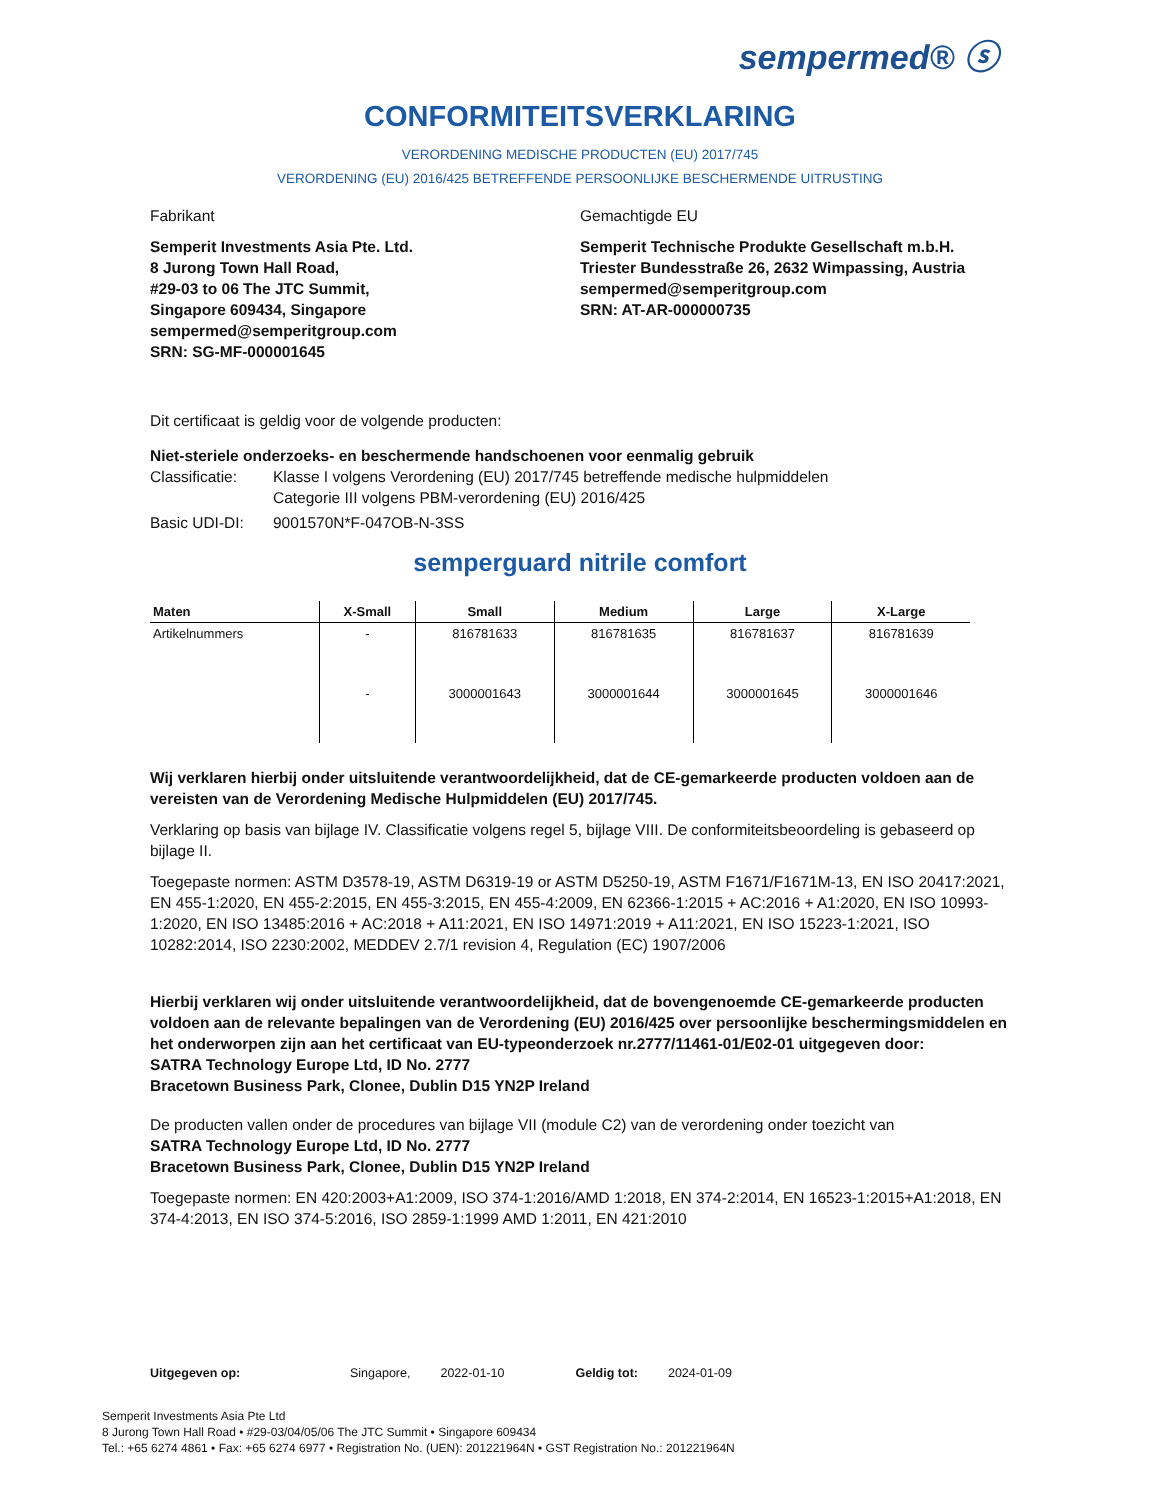sempermed® ⓢ
CONFORMITEITSVERKLARING
VERORDENING MEDISCHE PRODUCTEN (EU) 2017/745
VERORDENING (EU) 2016/425 BETREFFENDE PERSOONLIJKE BESCHERMENDE UITRUSTING
Fabrikant
Semperit Investments Asia Pte. Ltd.
8 Jurong Town Hall Road,
#29-03 to 06 The JTC Summit,
Singapore 609434, Singapore
sempermed@semperitgroup.com
SRN: SG-MF-000001645
Gemachtigde EU
Semperit Technische Produkte Gesellschaft m.b.H.
Triester Bundesstraße 26, 2632 Wimpassing, Austria
sempermed@semperitgroup.com
SRN: AT-AR-000000735
Dit certificaat is geldig voor de volgende producten:
Niet-steriele onderzoeks- en beschermende handschoenen voor eenmalig gebruik
Classificatie: Klasse I volgens Verordening (EU) 2017/745 betreffende medische hulpmiddelen
Categorie III volgens PBM-verordening (EU) 2016/425
Basic UDI-DI: 9001570N*F-047OB-N-3SS
semperguard nitrile comfort
| Maten | X-Small | Small | Medium | Large | X-Large |
| --- | --- | --- | --- | --- | --- |
| Artikelnummers | - | 816781633 | 816781635 | 816781637 | 816781639 |
| | - | 3000001643 | 3000001644 | 3000001645 | 3000001646 |
Wij verklaren hierbij onder uitsluitende verantwoordelijkheid, dat de CE-gemarkeerde producten voldoen aan de vereisten van de Verordening Medische Hulpmiddelen (EU) 2017/745.
Verklaring op basis van bijlage IV. Classificatie volgens regel 5, bijlage VIII. De conformiteitsbeoordeling is gebaseerd op bijlage II.
Toegepaste normen: ASTM D3578-19, ASTM D6319-19 or ASTM D5250-19, ASTM F1671/F1671M-13, EN ISO 20417:2021, EN 455-1:2020, EN 455-2:2015, EN 455-3:2015, EN 455-4:2009, EN 62366-1:2015 + AC:2016 + A1:2020, EN ISO 10993-1:2020, EN ISO 13485:2016 + AC:2018 + A11:2021, EN ISO 14971:2019 + A11:2021, EN ISO 15223-1:2021, ISO 10282:2014, ISO 2230:2002, MEDDEV 2.7/1 revision 4, Regulation (EC) 1907/2006
Hierbij verklaren wij onder uitsluitende verantwoordelijkheid, dat de bovengenoemde CE-gemarkeerde producten voldoen aan de relevante bepalingen van de Verordening (EU) 2016/425 over persoonlijke beschermingsmiddelen en het onderworpen zijn aan het certificaat van EU-typeonderzoek nr.2777/11461-01/E02-01 uitgegeven door:
SATRA Technology Europe Ltd, ID No. 2777
Bracetown Business Park, Clonee, Dublin D15 YN2P Ireland
De producten vallen onder de procedures van bijlage VII (module C2) van de verordening onder toezicht van
SATRA Technology Europe Ltd, ID No. 2777
Bracetown Business Park, Clonee, Dublin D15 YN2P Ireland
Toegepaste normen: EN 420:2003+A1:2009, ISO 374-1:2016/AMD 1:2018, EN 374-2:2014, EN 16523-1:2015+A1:2018, EN 374-4:2013, EN ISO 374-5:2016, ISO 2859-1:1999 AMD 1:2011, EN 421:2010
Uitgegeven op: Singapore, 2022-01-10 Geldig tot: 2024-01-09
Semperit Investments Asia Pte Ltd
8 Jurong Town Hall Road • #29-03/04/05/06 The JTC Summit • Singapore 609434
Tel.: +65 6274 4861 • Fax: +65 6274 6977 • Registration No. (UEN): 201221964N • GST Registration No.: 201221964N